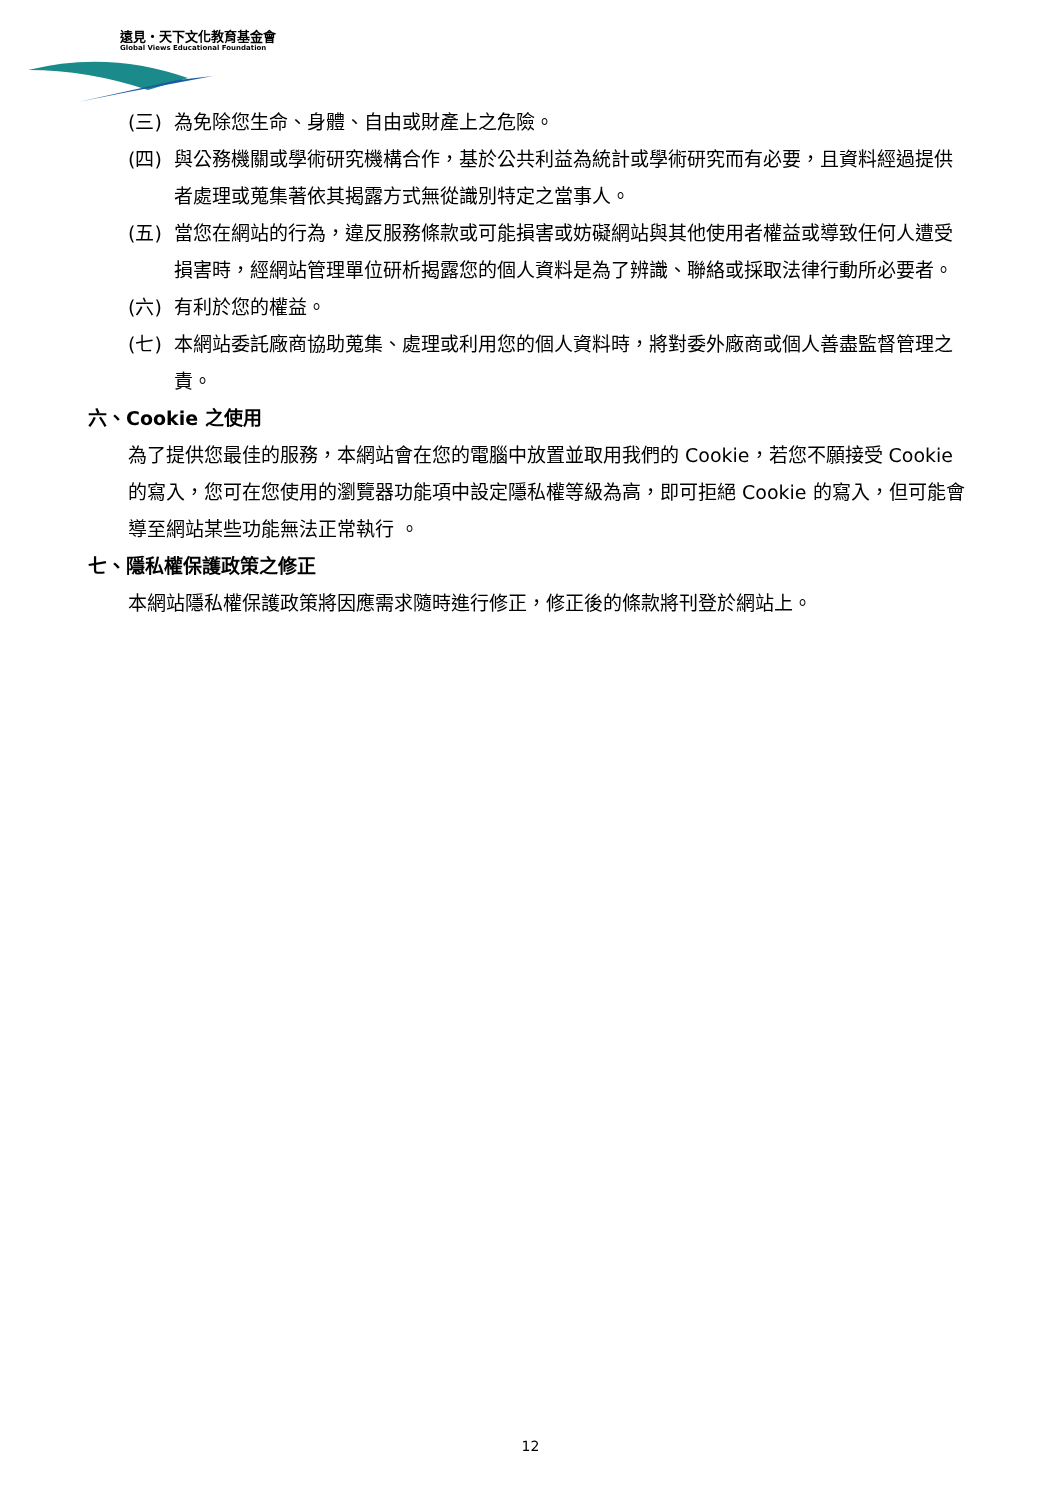遠見・天下文化教育基金會
Global Views Educational Foundation
(三) 為免除您生命、身體、自由或財產上之危險。
(四) 與公務機關或學術研究機構合作，基於公共利益為統計或學術研究而有必要，且資料經過提供者處理或蒐集著依其揭露方式無從識別特定之當事人。
(五) 當您在網站的行為，違反服務條款或可能損害或妨礙網站與其他使用者權益或導致任何人遭受損害時，經網站管理單位研析揭露您的個人資料是為了辨識、聯絡或採取法律行動所必要者。
(六) 有利於您的權益。
(七) 本網站委託廠商協助蒐集、處理或利用您的個人資料時，將對委外廠商或個人善盡監督管理之責。
六、Cookie 之使用
為了提供您最佳的服務，本網站會在您的電腦中放置並取用我們的 Cookie，若您不願接受 Cookie 的寫入，您可在您使用的瀏覽器功能項中設定隱私權等級為高，即可拒絕 Cookie 的寫入，但可能會導至網站某些功能無法正常執行 。
七、隱私權保護政策之修正
本網站隱私權保護政策將因應需求隨時進行修正，修正後的條款將刊登於網站上。
12